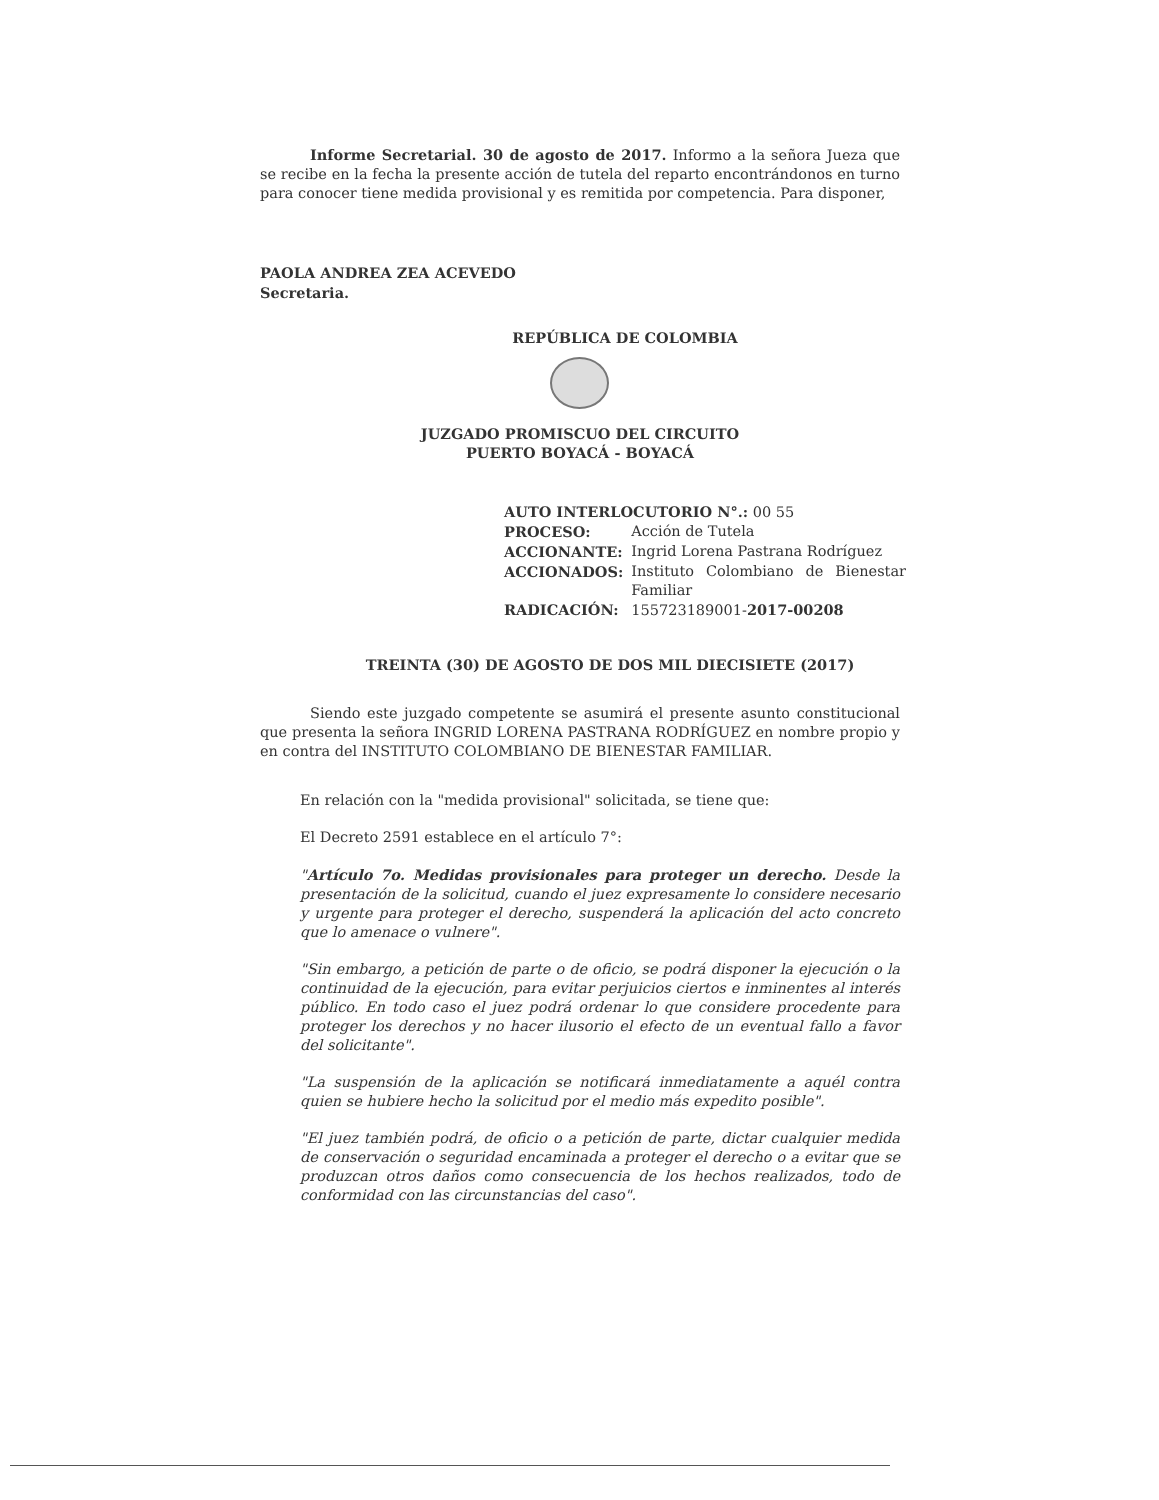Informe Secretarial. 30 de agosto de 2017. Informo a la señora Jueza que se recibe en la fecha la presente acción de tutela del reparto encontrándonos en turno para conocer tiene medida provisional y es remitida por competencia. Para disponer,
PAOLA ANDREA ZEA ACEVEDO
Secretaria.
REPÚBLICA DE COLOMBIA
JUZGADO PROMISCUO DEL CIRCUITO
PUERTO BOYACÁ - BOYACÁ
| AUTO INTERLOCUTORIO N°.: 00 55 | |
| PROCESO: | Acción de Tutela |
| ACCIONANTE: | Ingrid Lorena Pastrana Rodríguez |
| ACCIONADOS: | Instituto Colombiano de Bienestar Familiar |
| RADICACIÓN: | 155723189001- 2017-00208 |
TREINTA (30) DE AGOSTO DE DOS MIL DIECISIETE (2017)
Siendo este juzgado competente se asumirá el presente asunto constitucional que presenta la señora INGRID LORENA PASTRANA RODRÍGUEZ en nombre propio y en contra del INSTITUTO COLOMBIANO DE BIENESTAR FAMILIAR.
En relación con la "medida provisional" solicitada, se tiene que:
El Decreto 2591 establece en el artículo 7°:
"Artículo 7o. Medidas provisionales para proteger un derecho. Desde la presentación de la solicitud, cuando el juez expresamente lo considere necesario y urgente para proteger el derecho, suspenderá la aplicación del acto concreto que lo amenace o vulnere".
"Sin embargo, a petición de parte o de oficio, se podrá disponer la ejecución o la continuidad de la ejecución, para evitar perjuicios ciertos e inminentes al interés público. En todo caso el juez podrá ordenar lo que considere procedente para proteger los derechos y no hacer ilusorio el efecto de un eventual fallo a favor del solicitante".
"La suspensión de la aplicación se notificará inmediatamente a aquél contra quien se hubiere hecho la solicitud por el medio más expedito posible".
"El juez también podrá, de oficio o a petición de parte, dictar cualquier medida de conservación o seguridad encaminada a proteger el derecho o a evitar que se produzcan otros daños como consecuencia de los hechos realizados, todo de conformidad con las circunstancias del caso".